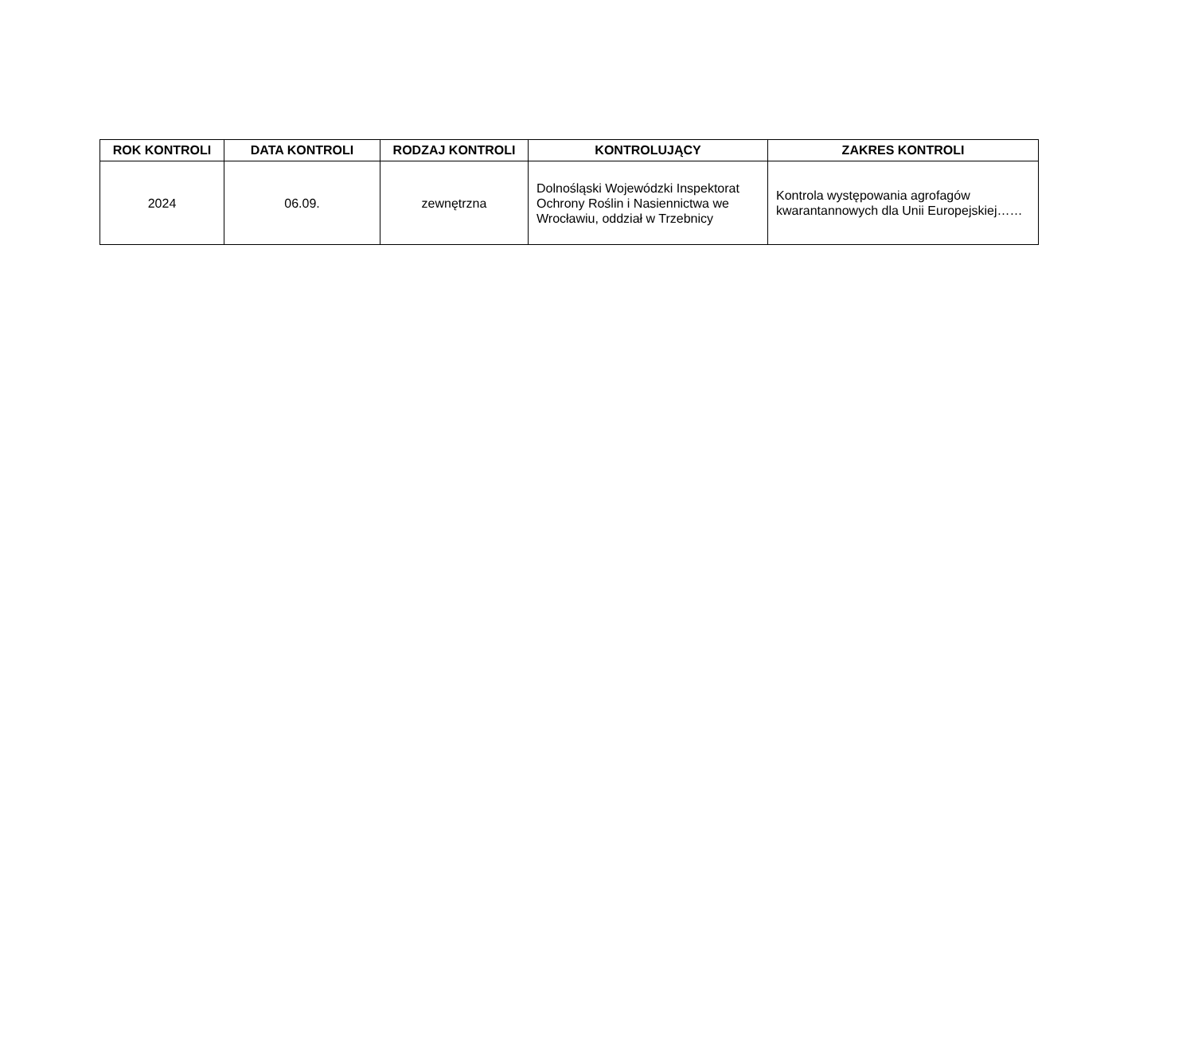| ROK KONTROLI | DATA KONTROLI | RODZAJ KONTROLI | KONTROLUJĄCY | ZAKRES KONTROLI |
| --- | --- | --- | --- | --- |
| 2024 | 06.09. | zewnętrzna | Dolnośląski Wojewódzki Inspektorat Ochrony Roślin i Nasiennictwa we Wrocławiu, oddział w Trzebnicy | Kontrola występowania agrofagów kwarantannowych dla Unii Europejskiej…… |